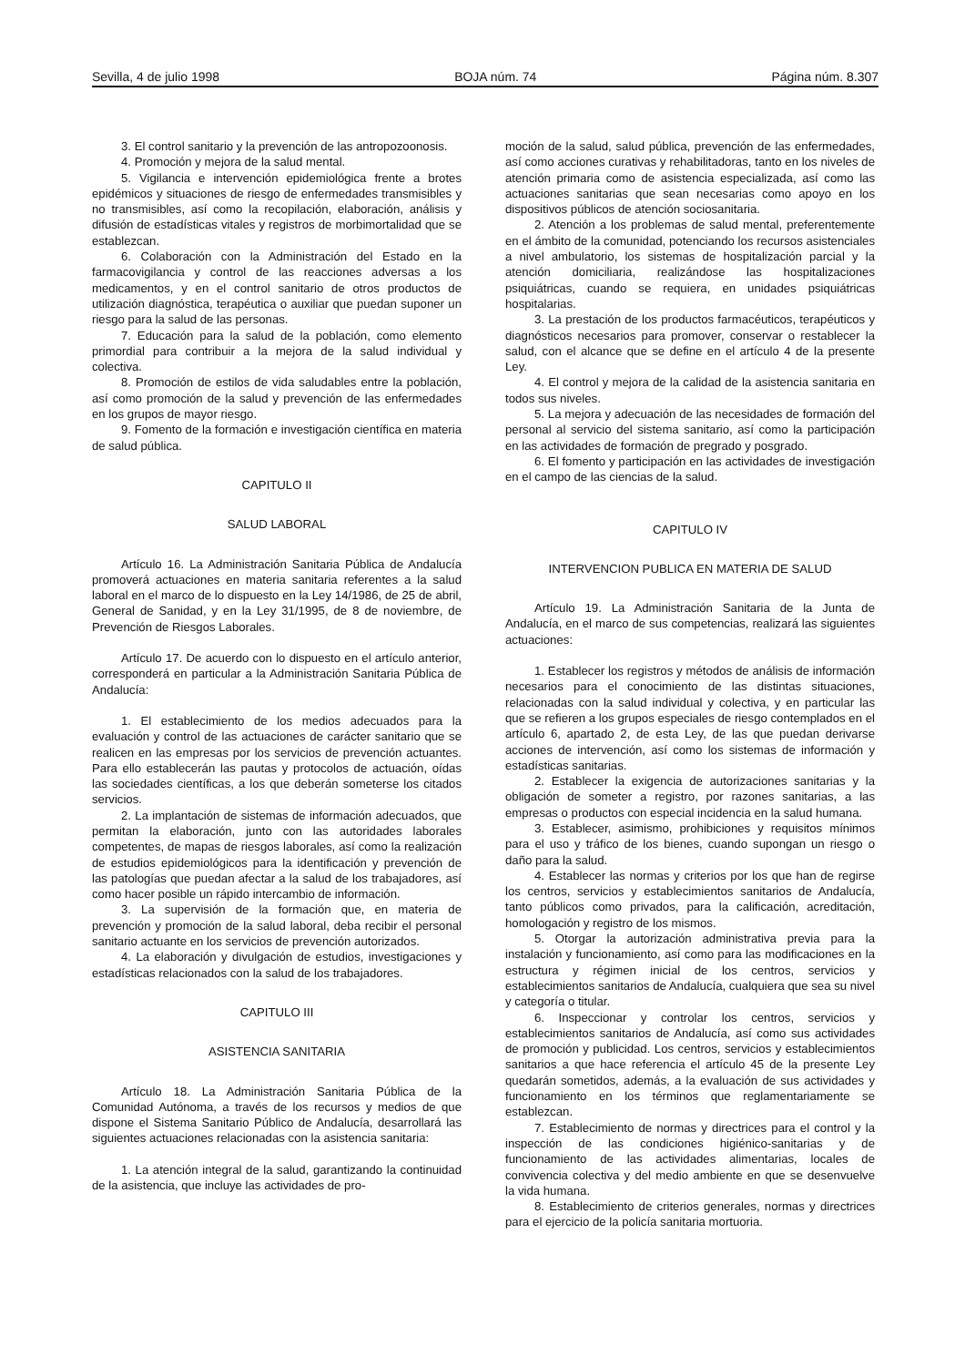Sevilla, 4 de julio 1998 BOJA núm. 74 Página núm. 8.307
3. El control sanitario y la prevención de las antropozoonosis.
4. Promoción y mejora de la salud mental.
5. Vigilancia e intervención epidemiológica frente a brotes epidémicos y situaciones de riesgo de enfermedades transmisibles y no transmisibles, así como la recopilación, elaboración, análisis y difusión de estadísticas vitales y registros de morbimortalidad que se establezcan.
6. Colaboración con la Administración del Estado en la farmacovigilancia y control de las reacciones adversas a los medicamentos, y en el control sanitario de otros productos de utilización diagnóstica, terapéutica o auxiliar que puedan suponer un riesgo para la salud de las personas.
7. Educación para la salud de la población, como elemento primordial para contribuir a la mejora de la salud individual y colectiva.
8. Promoción de estilos de vida saludables entre la población, así como promoción de la salud y prevención de las enfermedades en los grupos de mayor riesgo.
9. Fomento de la formación e investigación científica en materia de salud pública.
CAPITULO II
SALUD LABORAL
Artículo 16. La Administración Sanitaria Pública de Andalucía promoverá actuaciones en materia sanitaria referentes a la salud laboral en el marco de lo dispuesto en la Ley 14/1986, de 25 de abril, General de Sanidad, y en la Ley 31/1995, de 8 de noviembre, de Prevención de Riesgos Laborales.
Artículo 17. De acuerdo con lo dispuesto en el artículo anterior, corresponderá en particular a la Administración Sanitaria Pública de Andalucía:
1. El establecimiento de los medios adecuados para la evaluación y control de las actuaciones de carácter sanitario que se realicen en las empresas por los servicios de prevención actuantes. Para ello establecerán las pautas y protocolos de actuación, oídas las sociedades científicas, a los que deberán someterse los citados servicios.
2. La implantación de sistemas de información adecuados, que permitan la elaboración, junto con las autoridades laborales competentes, de mapas de riesgos laborales, así como la realización de estudios epidemiológicos para la identificación y prevención de las patologías que puedan afectar a la salud de los trabajadores, así como hacer posible un rápido intercambio de información.
3. La supervisión de la formación que, en materia de prevención y promoción de la salud laboral, deba recibir el personal sanitario actuante en los servicios de prevención autorizados.
4. La elaboración y divulgación de estudios, investigaciones y estadísticas relacionados con la salud de los trabajadores.
CAPITULO III
ASISTENCIA SANITARIA
Artículo 18. La Administración Sanitaria Pública de la Comunidad Autónoma, a través de los recursos y medios de que dispone el Sistema Sanitario Público de Andalucía, desarrollará las siguientes actuaciones relacionadas con la asistencia sanitaria:
1. La atención integral de la salud, garantizando la continuidad de la asistencia, que incluye las actividades de pro-
moción de la salud, salud pública, prevención de las enfermedades, así como acciones curativas y rehabilitadoras, tanto en los niveles de atención primaria como de asistencia especializada, así como las actuaciones sanitarias que sean necesarias como apoyo en los dispositivos públicos de atención sociosanitaria.
2. Atención a los problemas de salud mental, preferentemente en el ámbito de la comunidad, potenciando los recursos asistenciales a nivel ambulatorio, los sistemas de hospitalización parcial y la atención domiciliaria, realizándose las hospitalizaciones psiquiátricas, cuando se requiera, en unidades psiquiátricas hospitalarias.
3. La prestación de los productos farmacéuticos, terapéuticos y diagnósticos necesarios para promover, conservar o restablecer la salud, con el alcance que se define en el artículo 4 de la presente Ley.
4. El control y mejora de la calidad de la asistencia sanitaria en todos sus niveles.
5. La mejora y adecuación de las necesidades de formación del personal al servicio del sistema sanitario, así como la participación en las actividades de formación de pregrado y posgrado.
6. El fomento y participación en las actividades de investigación en el campo de las ciencias de la salud.
CAPITULO IV
INTERVENCION PUBLICA EN MATERIA DE SALUD
Artículo 19. La Administración Sanitaria de la Junta de Andalucía, en el marco de sus competencias, realizará las siguientes actuaciones:
1. Establecer los registros y métodos de análisis de información necesarios para el conocimiento de las distintas situaciones, relacionadas con la salud individual y colectiva, y en particular las que se refieren a los grupos especiales de riesgo contemplados en el artículo 6, apartado 2, de esta Ley, de las que puedan derivarse acciones de intervención, así como los sistemas de información y estadísticas sanitarias.
2. Establecer la exigencia de autorizaciones sanitarias y la obligación de someter a registro, por razones sanitarias, a las empresas o productos con especial incidencia en la salud humana.
3. Establecer, asimismo, prohibiciones y requisitos mínimos para el uso y tráfico de los bienes, cuando supongan un riesgo o daño para la salud.
4. Establecer las normas y criterios por los que han de regirse los centros, servicios y establecimientos sanitarios de Andalucía, tanto públicos como privados, para la calificación, acreditación, homologación y registro de los mismos.
5. Otorgar la autorización administrativa previa para la instalación y funcionamiento, así como para las modificaciones en la estructura y régimen inicial de los centros, servicios y establecimientos sanitarios de Andalucía, cualquiera que sea su nivel y categoría o titular.
6. Inspeccionar y controlar los centros, servicios y establecimientos sanitarios de Andalucía, así como sus actividades de promoción y publicidad. Los centros, servicios y establecimientos sanitarios a que hace referencia el artículo 45 de la presente Ley quedarán sometidos, además, a la evaluación de sus actividades y funcionamiento en los términos que reglamentariamente se establezcan.
7. Establecimiento de normas y directrices para el control y la inspección de las condiciones higiénico-sanitarias y de funcionamiento de las actividades alimentarias, locales de convivencia colectiva y del medio ambiente en que se desenvuelve la vida humana.
8. Establecimiento de criterios generales, normas y directrices para el ejercicio de la policía sanitaria mortuoria.